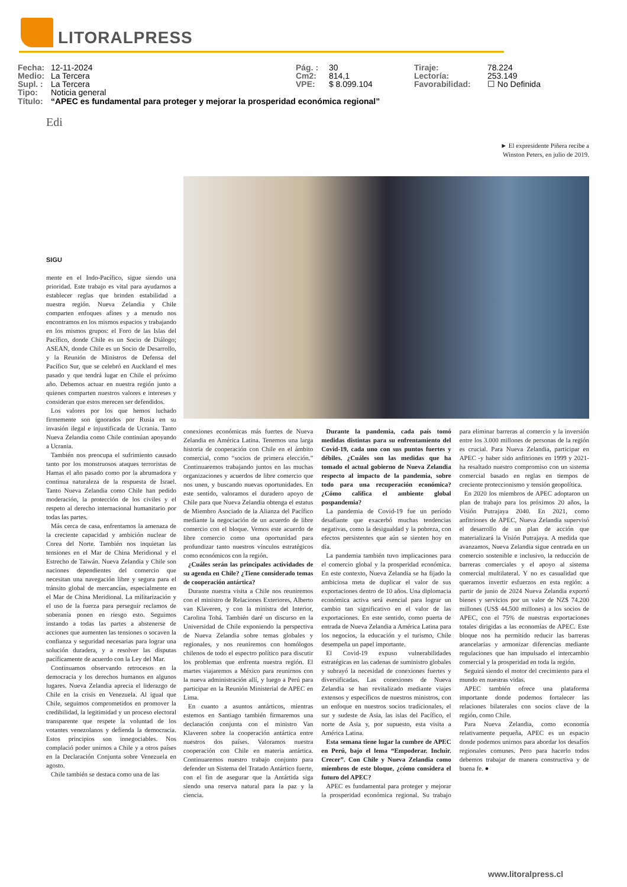LITORALPRESS
Fecha: 12-11-2024
Medio: La Tercera
Supl. : La Tercera
Tipo: Noticia general
Pág. : 30
Cm2: 814,1
VPE: $ 8.099.104
Tiraje: 78.224
Lectoría: 253.149
Favorabilidad: ☐ No Definida
Título: “APEC es fundamental para proteger y mejorar la prosperidad económica regional”
Edi
► El expresidente Piñera recibe a
Winston Peters, en julio de 2019.
SIGU
mente en el Indo-Pacífico, sigue siendo una prioridad. Este trabajo es vital para ayudarnos a establecer reglas que brinden estabilidad a nuestra región. Nueva Zelandia y Chile comparten enfoques afines y a menudo nos encontramos en los mismos espacios y trabajando en los mismos grupos: el Foro de las Islas del Pacífico, donde Chile es un Socio de Diálogo; ASEAN, donde Chile es un Socio de Desarrollo, y la Reunión de Ministros de Defensa del Pacífico Sur, que se celebró en Auckland el mes pasado y que tendrá lugar en Chile el próximo año. Debemos actuar en nuestra región junto a quienes comparten nuestros valores e intereses y consideran que estos merecen ser defendidos.
Los valores por los que hemos luchado firmemente son ignorados por Rusia en su invasión ilegal e injustificada de Ucrania. Tanto Nueva Zelandia como Chile continúan apoyando a Ucrania.
También nos preocupa el sufrimiento causado tanto por los monstruosos ataques terroristas de Hamas el año pasado como por la abrumadora y continua naturaleza de la respuesta de Israel. Tanto Nueva Zelandia como Chile han pedido moderación, la protección de los civiles y el respeto al derecho internacional humanitario por todas las partes.
Más cerca de casa, enfrentamos la amenaza de la creciente capacidad y ambición nuclear de Corea del Norte. También nos inquietan las tensiones en el Mar de China Meridional y el Estrecho de Taiwán. Nueva Zelandia y Chile son naciones dependientes del comercio que necesitan una navegación libre y segura para el tránsito global de mercancías, especialmente en el Mar de China Meridional. La militarización y el uso de la fuerza para perseguir reclamos de soberanía ponen en riesgo esto. Seguimos instando a todas las partes a abstenerse de acciones que aumenten las tensiones o socaven la confianza y seguridad necesarias para lograr una solución duradera, y a resolver las disputas pacíficamente de acuerdo con la Ley del Mar.
Continuamos observando retrocesos en la democracia y los derechos humanos en algunos lugares. Nueva Zelandia aprecia el liderazgo de Chile en la crisis en Venezuela. Al igual que Chile, seguimos comprometidos en promover la credibilidad, la legitimidad y un proceso electoral transparente que respete la voluntad de los votantes venezolanos y defienda la democracia. Estos principios son innegociables. Nos complació poder unirnos a Chile y a otros países en la Declaración Conjunta sobre Venezuela en agosto.
Chile también se destaca como una de las
conexiones económicas más fuertes de Nueva Zelandia en América Latina. Tenemos una larga historia de cooperación con Chile en el ámbito comercial, como “socios de primera elección.” Continuaremos trabajando juntos en las muchas organizaciones y acuerdos de libre comercio que nos unen, y buscando nuevas oportunidades. En este sentido, valoramos el duradero apoyo de Chile para que Nueva Zelandia obtenga el estatus de Miembro Asociado de la Alianza del Pacífico mediante la negociación de un acuerdo de libre comercio con el bloque. Vemos este acuerdo de libre comercio como una oportunidad para profundizar tanto nuestros vínculos estratégicos como económicos con la región.
¿Cuáles serán las principales actividades de su agenda en Chile? ¿Tiene considerado temas de cooperación antártica?
Durante nuestra visita a Chile nos reuniremos con el ministro de Relaciones Exteriores, Alberto van Klaveren, y con la ministra del Interior, Carolina Tohá. También daré un discurso en la Universidad de Chile exponiendo la perspectiva de Nueva Zelandia sobre temas globales y regionales, y nos reuniremos con homólogos chilenos de todo el espectro político para discutir los problemas que enfrenta nuestra región. El martes viajaremos a México para reunirnos con la nueva administración allí, y luego a Perú para participar en la Reunión Ministerial de APEC en Lima.
En cuanto a asuntos antárticos, mientras estemos en Santiago también firmaremos una declaración conjunta con el ministro Van Klaveren sobre la cooperación antártica entre nuestros dos países. Valoramos nuestra cooperación con Chile en materia antártica. Continuaremos nuestro trabajo conjunto para defender un Sistema del Tratado Antártico fuerte, con el fin de asegurar que la Antártida siga siendo una reserva natural para la paz y la ciencia.
Durante la pandemia, cada país tomó medidas distintas para su enfrentamiento del Covid-19, cada uno con sus puntos fuertes y débiles. ¿Cuáles son las medidas que ha tomado el actual gobierno de Nueva Zelandia respecto al impacto de la pandemia, sobre todo para una recuperación económica? ¿Cómo califica el ambiente global pospandemia?
La pandemia de Covid-19 fue un período desafiante que exacerbó muchas tendencias negativas, como la desigualdad y la pobreza, con efectos persistentes que aún se sienten hoy en día.
La pandemia también tuvo implicaciones para el comercio global y la prosperidad económica. En este contexto, Nueva Zelandia se ha fijado la ambiciosa meta de duplicar el valor de sus exportaciones dentro de 10 años. Una diplomacia económica activa será esencial para lograr un cambio tan significativo en el valor de las exportaciones. En este sentido, como puerta de entrada de Nueva Zelandia a América Latina para los negocios, la educación y el turismo, Chile desempeña un papel importante.
El Covid-19 expuso vulnerabilidades estratégicas en las cadenas de suministro globales y subrayó la necesidad de conexiones fuertes y diversificadas. Las conexiones de Nueva Zelandia se han revitalizado mediante viajes extensos y específicos de nuestros ministros, con un enfoque en nuestros socios tradicionales, el sur y sudeste de Asia, las islas del Pacífico, el norte de Asia y, por supuesto, esta visita a América Latina.
Esta semana tiene lugar la cumbre de APEC en Perú, bajo el lema “Empoderar. Incluir. Crecer”. Con Chile y Nueva Zelandia como miembros de este bloque, ¿cómo considera el futuro del APEC?
APEC es fundamental para proteger y mejorar la prosperidad económica regional. Su trabajo para eliminar barreras al comercio y la inversión entre los 3.000 millones de personas de la región es crucial. Para Nueva Zelandia, participar en APEC -y haber sido anfitriones en 1999 y 2021- ha resaltado nuestro compromiso con un sistema comercial basado en reglas en tiempos de creciente proteccionismo y tensión geopolítica.
En 2020 los miembros de APEC adoptaron un plan de trabajo para los próximos 20 años, la Visión Putrajaya 2040. En 2021, como anfitriones de APEC, Nueva Zelandia supervisó el desarrollo de un plan de acción que materializará la Visión Putrajaya. A medida que avanzamos, Nueva Zelandia sigue centrada en un comercio sostenible e inclusivo, la reducción de barreras comerciales y el apoyo al sistema comercial multilateral. Y no es casualidad que queramos invertir esfuerzos en esta región: a partir de junio de 2024 Nueva Zelandia exportó bienes y servicios por un valor de NZ$ 74.200 millones (US$ 44.500 millones) a los socios de APEC, con el 75% de nuestras exportaciones totales dirigidas a las economías de APEC. Este bloque nos ha permitido reducir las barreras arancelarias y armonizar diferencias mediante regulaciones que han impulsado el intercambio comercial y la prosperidad en toda la región.
Seguirá siendo el motor del crecimiento para el mundo en nuestras vidas.
APEC también ofrece una plataforma importante donde podemos fortalecer las relaciones bilaterales con socios clave de la región, como Chile.
Para Nueva Zelandia, como economía relativamente pequeña, APEC es un espacio donde podemos unirnos para abordar los desafíos regionales comunes. Pero para hacerlo todos debemos trabajar de manera constructiva y de buena fe. ●
www.litoralpress.cl